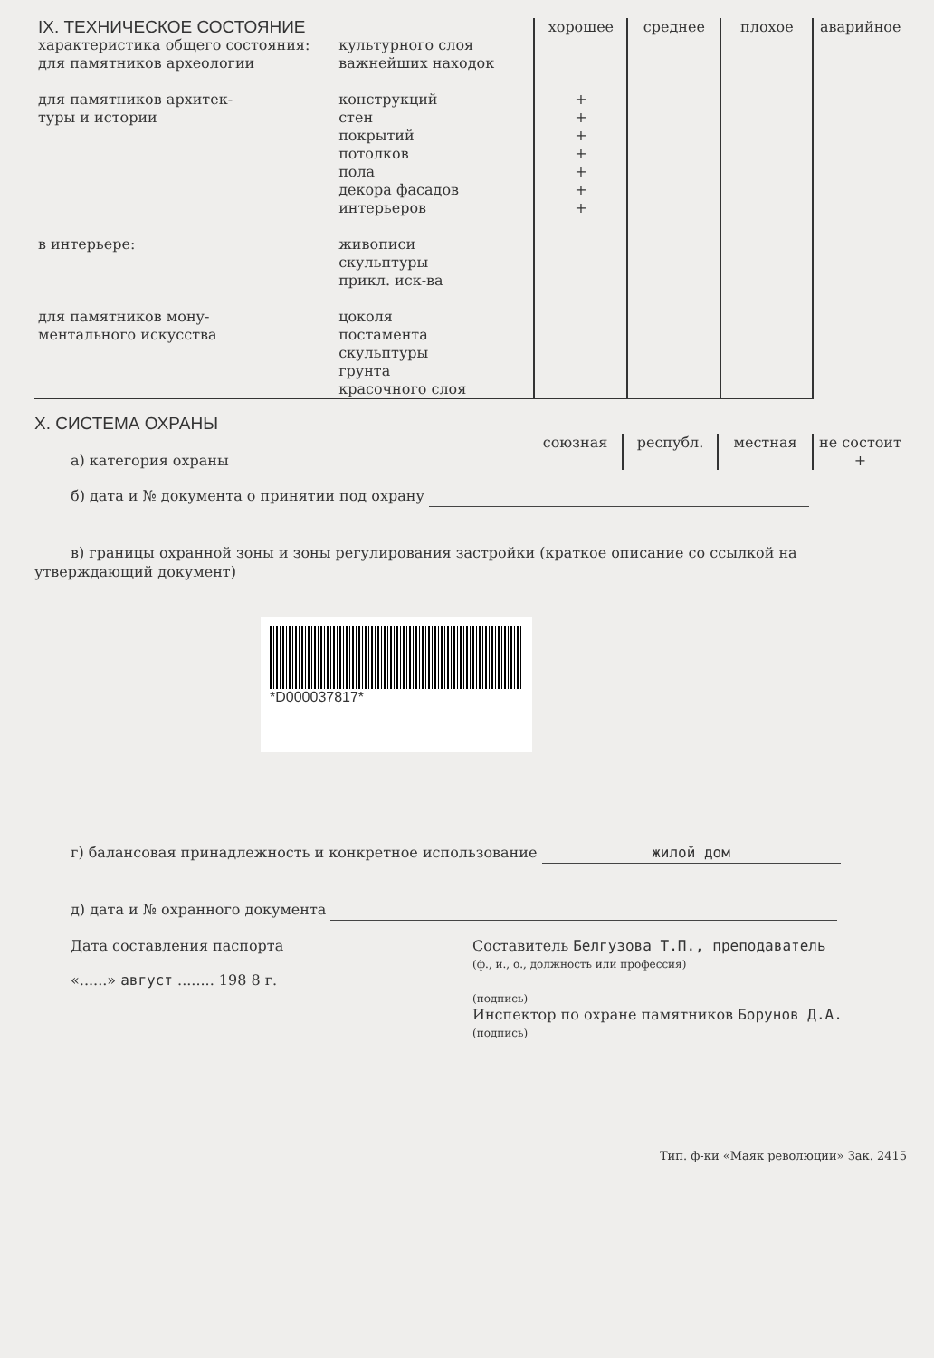| IX. ТЕХНИЧЕСКОЕ СОСТОЯНИЕ | | хорошее | среднее | плохое | аварийное |
| характеристика общего состояния: для памятников археологии | культурного слоя важнейших находок | | | | |
| для памятников архитек- туры и истории | конструкций стен покрытий потолков пола декора фасадов интерьеров | + + + + + + + | | | |
| в интерьере: | живописи скульптуры прикл. иск-ва | | | | |
| для памятников мону- ментального искусства | цоколя постамента скульптуры грунта красочного слоя | | | | |
X. СИСТЕМА ОХРАНЫ
| а) категория охраны | союзная | республ. | местная | не состоит + |
б) дата и № документа о принятии под охрану
в) границы охранной зоны и зоны регулирования застройки (краткое описание со ссылкой на
утверждающий документ)
*D000037817*
г) балансовая принадлежность и конкретное использование жилой дом
д) дата и № охранного документа
Дата составления паспорта
«......» август ........ 198 8 г.
Составитель Белгузова Т.П., преподаватель
(ф., и., о., должность или профессия)
(подпись)
Инспектор по охране памятников Борунов Д.А.
(подпись)
Тип. ф-ки «Маяк революции» Зак. 2415